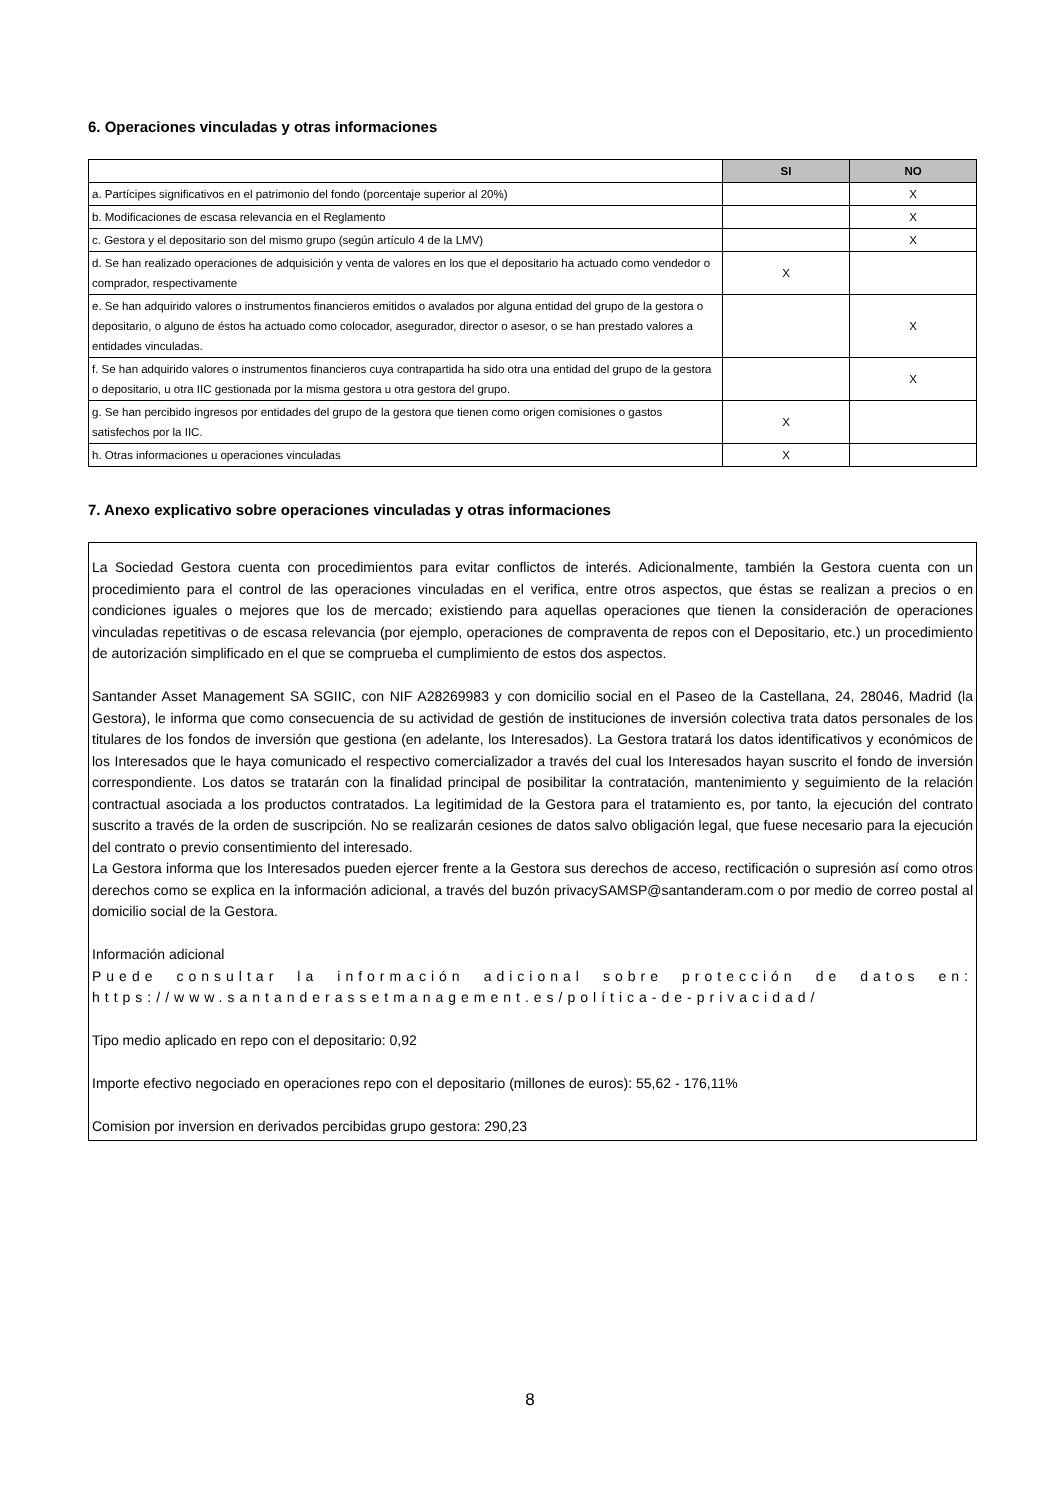6. Operaciones vinculadas y otras informaciones
| | SI | NO |
| --- | --- | --- |
| a. Partícipes significativos en el patrimonio del fondo (porcentaje superior al 20%) | | X |
| b. Modificaciones de escasa relevancia en el Reglamento | | X |
| c. Gestora y el depositario son del mismo grupo (según artículo 4 de la LMV) | | X |
| d. Se han realizado operaciones de adquisición y venta de valores en los que el depositario ha actuado como vendedor o comprador, respectivamente | X | |
| e. Se han adquirido valores o instrumentos financieros emitidos o avalados por alguna entidad del grupo de la gestora o depositario, o alguno de éstos ha actuado como colocador, asegurador, director o asesor, o se han prestado valores a entidades vinculadas. | | X |
| f. Se han adquirido valores o instrumentos financieros cuya contrapartida ha sido otra una entidad del grupo de la gestora o depositario, u otra IIC gestionada por la misma gestora u otra gestora del grupo. | | X |
| g. Se han percibido ingresos por entidades del grupo de la gestora que tienen como origen comisiones o gastos satisfechos por la IIC. | X | |
| h. Otras informaciones u operaciones vinculadas | X | |
7. Anexo explicativo sobre operaciones vinculadas y otras informaciones
La Sociedad Gestora cuenta con procedimientos para evitar conflictos de interés. Adicionalmente, también la Gestora cuenta con un procedimiento para el control de las operaciones vinculadas en el verifica, entre otros aspectos, que éstas se realizan a precios o en condiciones iguales o mejores que los de mercado; existiendo para aquellas operaciones que tienen la consideración de operaciones vinculadas repetitivas o de escasa relevancia (por ejemplo, operaciones de compraventa de repos con el Depositario, etc.) un procedimiento de autorización simplificado en el que se comprueba el cumplimiento de estos dos aspectos.
Santander Asset Management SA SGIIC, con NIF A28269983 y con domicilio social en el Paseo de la Castellana, 24, 28046, Madrid (la Gestora), le informa que como consecuencia de su actividad de gestión de instituciones de inversión colectiva trata datos personales de los titulares de los fondos de inversión que gestiona (en adelante, los Interesados). La Gestora tratará los datos identificativos y económicos de los Interesados que le haya comunicado el respectivo comercializador a través del cual los Interesados hayan suscrito el fondo de inversión correspondiente. Los datos se tratarán con la finalidad principal de posibilitar la contratación, mantenimiento y seguimiento de la relación contractual asociada a los productos contratados. La legitimidad de la Gestora para el tratamiento es, por tanto, la ejecución del contrato suscrito a través de la orden de suscripción. No se realizarán cesiones de datos salvo obligación legal, que fuese necesario para la ejecución del contrato o previo consentimiento del interesado.
La Gestora informa que los Interesados pueden ejercer frente a la Gestora sus derechos de acceso, rectificación o supresión así como otros derechos como se explica en la información adicional, a través del buzón privacySAMSP@santanderam.com o por medio de correo postal al domicilio social de la Gestora.
Información adicional
Puede consultar la información adicional sobre protección de datos en: https://www.santanderassetmanagement.es/política-de-privacidad/
Tipo medio aplicado en repo con el depositario: 0,92
Importe efectivo negociado en operaciones repo con el depositario (millones de euros): 55,62 - 176,11%
Comision por inversion en derivados percibidas grupo gestora: 290,23
8